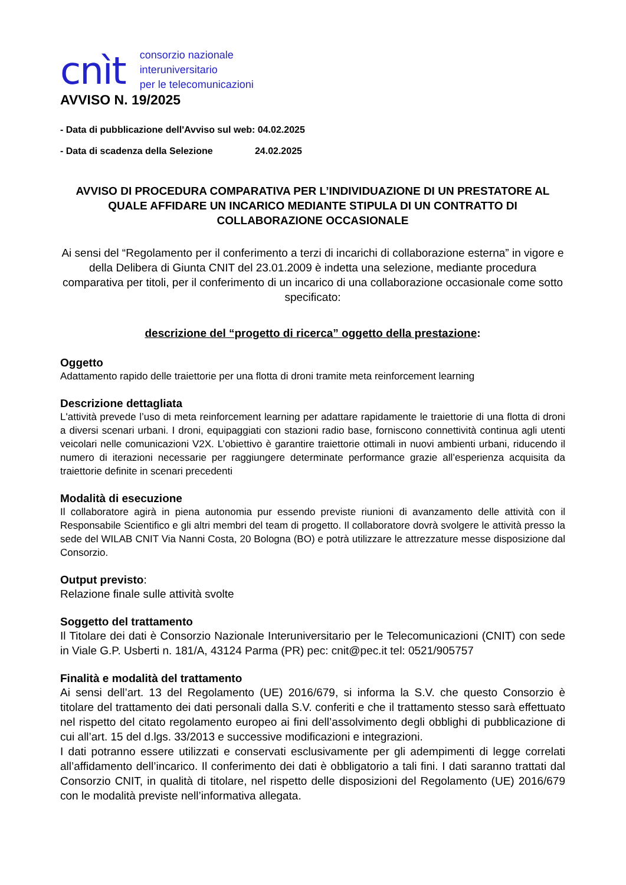cnìt consorzio nazionale
interuniversitario
per le telecomunicazioni
AVVISO N. 19/2025
- Data di pubblicazione dell'Avviso sul web: 04.02.2025
- Data di scadenza della Selezione 24.02.2025
AVVISO DI PROCEDURA COMPARATIVA PER L’INDIVIDUAZIONE DI UN PRESTATORE AL QUALE AFFIDARE UN INCARICO MEDIANTE STIPULA DI UN CONTRATTO DI COLLABORAZIONE OCCASIONALE
Ai sensi del “Regolamento per il conferimento a terzi di incarichi di collaborazione esterna” in vigore e della Delibera di Giunta CNIT del 23.01.2009 è indetta una selezione, mediante procedura comparativa per titoli, per il conferimento di un incarico di una collaborazione occasionale come sotto specificato:
descrizione del “progetto di ricerca” oggetto della prestazione:
Oggetto
Adattamento rapido delle traiettorie per una flotta di droni tramite meta reinforcement learning
Descrizione dettagliata
L'attività prevede l’uso di meta reinforcement learning per adattare rapidamente le traiettorie di una flotta di droni a diversi scenari urbani. I droni, equipaggiati con stazioni radio base, forniscono connettività continua agli utenti veicolari nelle comunicazioni V2X. L’obiettivo è garantire traiettorie ottimali in nuovi ambienti urbani, riducendo il numero di iterazioni necessarie per raggiungere determinate performance grazie all’esperienza acquisita da traiettorie definite in scenari precedenti
Modalità di esecuzione
Il collaboratore agirà in piena autonomia pur essendo previste riunioni di avanzamento delle attività con il Responsabile Scientifico e gli altri membri del team di progetto. Il collaboratore dovrà svolgere le attività presso la sede del WILAB CNIT Via Nanni Costa, 20 Bologna (BO) e potrà utilizzare le attrezzature messe disposizione dal Consorzio.
Output previsto:
Relazione finale sulle attività svolte
Soggetto del trattamento
Il Titolare dei dati è Consorzio Nazionale Interuniversitario per le Telecomunicazioni (CNIT) con sede in Viale G.P. Usberti n. 181/A, 43124 Parma (PR) pec: cnit@pec.it tel: 0521/905757
Finalità e modalità del trattamento
Ai sensi dell’art. 13 del Regolamento (UE) 2016/679, si informa la S.V. che questo Consorzio è titolare del trattamento dei dati personali dalla S.V. conferiti e che il trattamento stesso sarà effettuato nel rispetto del citato regolamento europeo ai fini dell’assolvimento degli obblighi di pubblicazione di cui all’art. 15 del d.lgs. 33/2013 e successive modificazioni e integrazioni.
I dati potranno essere utilizzati e conservati esclusivamente per gli adempimenti di legge correlati all’affidamento dell’incarico. Il conferimento dei dati è obbligatorio a tali fini. I dati saranno trattati dal Consorzio CNIT, in qualità di titolare, nel rispetto delle disposizioni del Regolamento (UE) 2016/679 con le modalità previste nell’informativa allegata.